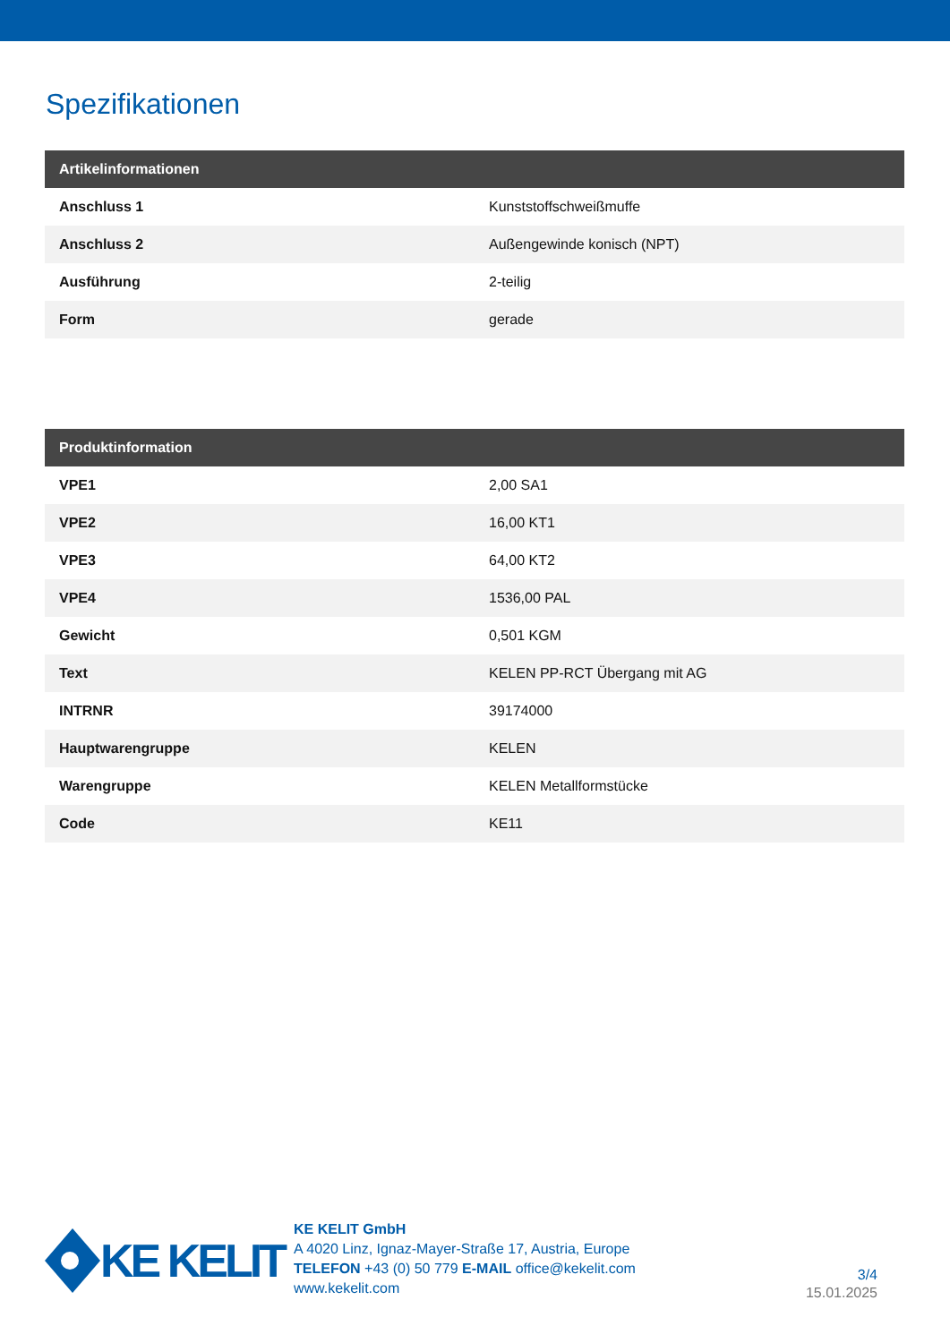Spezifikationen
| Artikelinformationen | |
| --- | --- |
| Anschluss 1 | Kunststoffschweißmuffe |
| Anschluss 2 | Außengewinde konisch (NPT) |
| Ausführung | 2-teilig |
| Form | gerade |
| Produktinformation | |
| --- | --- |
| VPE1 | 2,00 SA1 |
| VPE2 | 16,00 KT1 |
| VPE3 | 64,00 KT2 |
| VPE4 | 1536,00 PAL |
| Gewicht | 0,501 KGM |
| Text | KELEN PP-RCT Übergang mit AG |
| INTRNR | 39174000 |
| Hauptwarengruppe | KELEN |
| Warengruppe | KELEN Metallformstücke |
| Code | KE11 |
KE KELIT
KE KELIT GmbH
A 4020 Linz, Ignaz-Mayer-Straße 17, Austria, Europe
TELEFON +43 (0) 50 779 E-MAIL office@kekelit.com
www.kekelit.com
3/4
15.01.2025